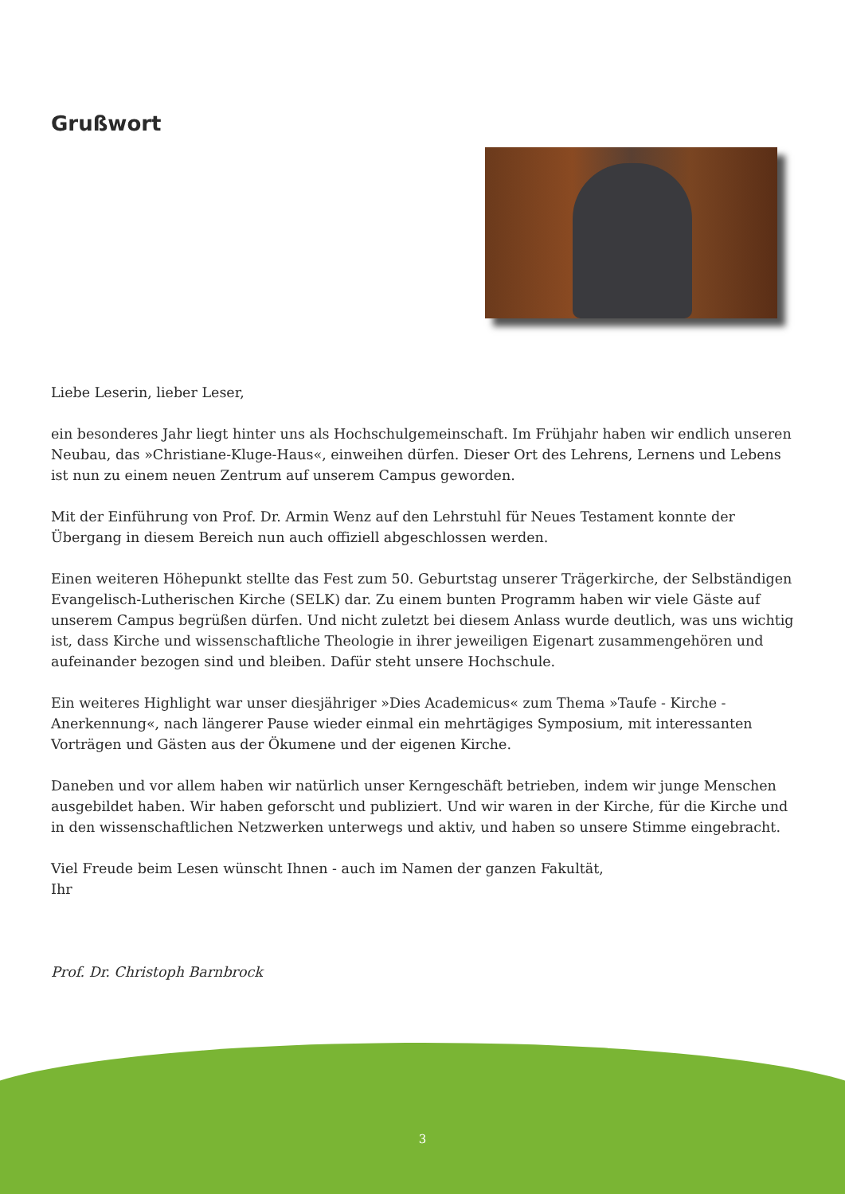Grußwort
Liebe Leserin, lieber Leser,
ein besonderes Jahr liegt hinter uns als Hochschulgemeinschaft. Im Frühjahr haben wir endlich unseren Neubau, das »Christiane-Kluge-Haus«, einweihen dürfen. Dieser Ort des Lehrens, Lernens und Lebens ist nun zu einem neuen Zentrum auf unserem Campus geworden.
Mit der Einführung von Prof. Dr. Armin Wenz auf den Lehrstuhl für Neues Testament konnte der Übergang in diesem Bereich nun auch offiziell abgeschlossen werden.
Einen weiteren Höhepunkt stellte das Fest zum 50. Geburtstag unserer Trägerkirche, der Selbständigen Evangelisch-Lutherischen Kirche (SELK) dar. Zu einem bunten Programm haben wir viele Gäste auf unserem Campus begrüßen dürfen. Und nicht zuletzt bei diesem Anlass wurde deutlich, was uns wichtig ist, dass Kirche und wissenschaftliche Theologie in ihrer jeweiligen Eigenart zusammengehören und aufeinander bezogen sind und bleiben. Dafür steht unsere Hochschule.
Ein weiteres Highlight war unser diesjähriger »Dies Academicus« zum Thema »Taufe - Kirche - Anerkennung«, nach längerer Pause wieder einmal ein mehrtägiges Symposium, mit interessanten Vorträgen und Gästen aus der Ökumene und der eigenen Kirche.
Daneben und vor allem haben wir natürlich unser Kerngeschäft betrieben, indem wir junge Menschen ausgebildet haben. Wir haben geforscht und publiziert. Und wir waren in der Kirche, für die Kirche und in den wissenschaftlichen Netzwerken unterwegs und aktiv, und haben so unsere Stimme eingebracht.
Viel Freude beim Lesen wünscht Ihnen - auch im Namen der ganzen Fakultät,
Ihr
Prof. Dr. Christoph Barnbrock
3